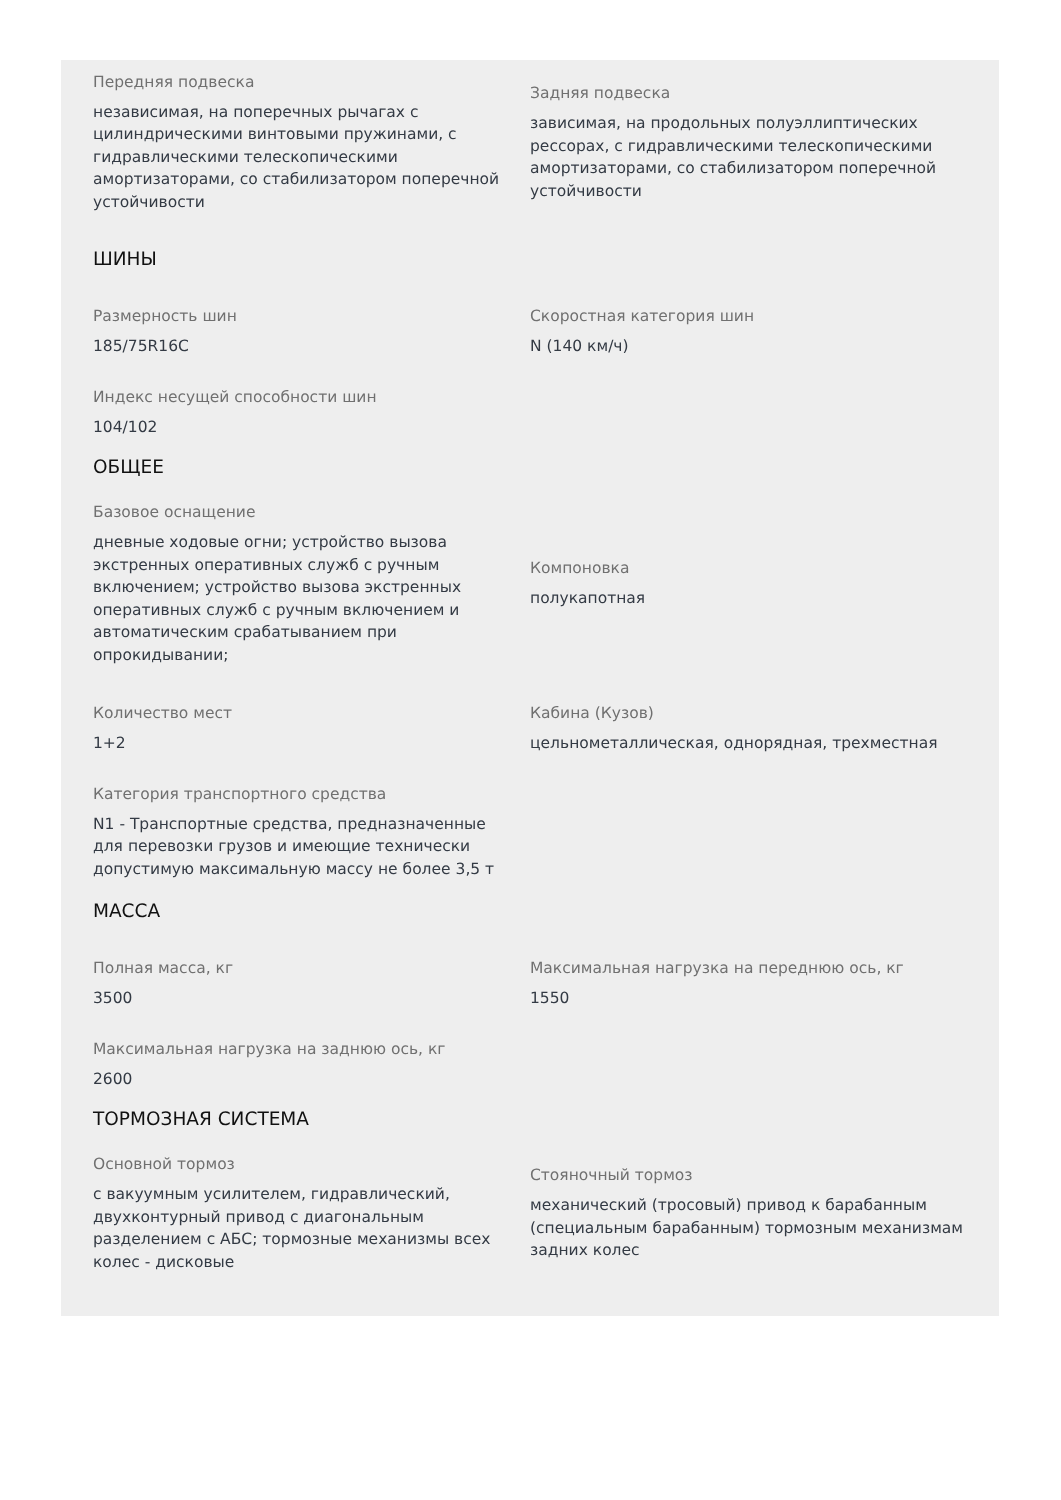Передняя подвеска
независимая, на поперечных рычагах с цилиндрическими винтовыми пружинами, с гидравлическими телескопическими амортизаторами, со стабилизатором поперечной устойчивости
Задняя подвеска
зависимая, на продольных полуэллиптических рессорах, с гидравлическими телескопическими амортизаторами, со стабилизатором поперечной устойчивости
ШИНЫ
Размерность шин
185/75R16C
Скоростная категория шин
N (140 км/ч)
Индекс несущей способности шин
104/102
ОБЩЕЕ
Базовое оснащение
дневные ходовые огни; устройство вызова экстренных оперативных служб с ручным включением; устройство вызова экстренных оперативных служб с ручным включением и автоматическим срабатыванием при опрокидывании;
Компоновка
полукапотная
Количество мест
1+2
Кабина (Кузов)
цельнометаллическая, однорядная, трехместная
Категория транспортного средства
N1 - Транспортные средства, предназначенные для перевозки грузов и имеющие технически допустимую максимальную массу не более 3,5 т
МАССА
Полная масса, кг
3500
Максимальная нагрузка на переднюю ось, кг
1550
Максимальная нагрузка на заднюю ось, кг
2600
ТОРМОЗНАЯ СИСТЕМА
Основной тормоз
с вакуумным усилителем, гидравлический, двухконтурный привод с диагональным разделением с АБС; тормозные механизмы всех колес - дисковые
Стояночный тормоз
механический (тросовый) привод к барабанным (специальным барабанным) тормозным механизмам задних колес